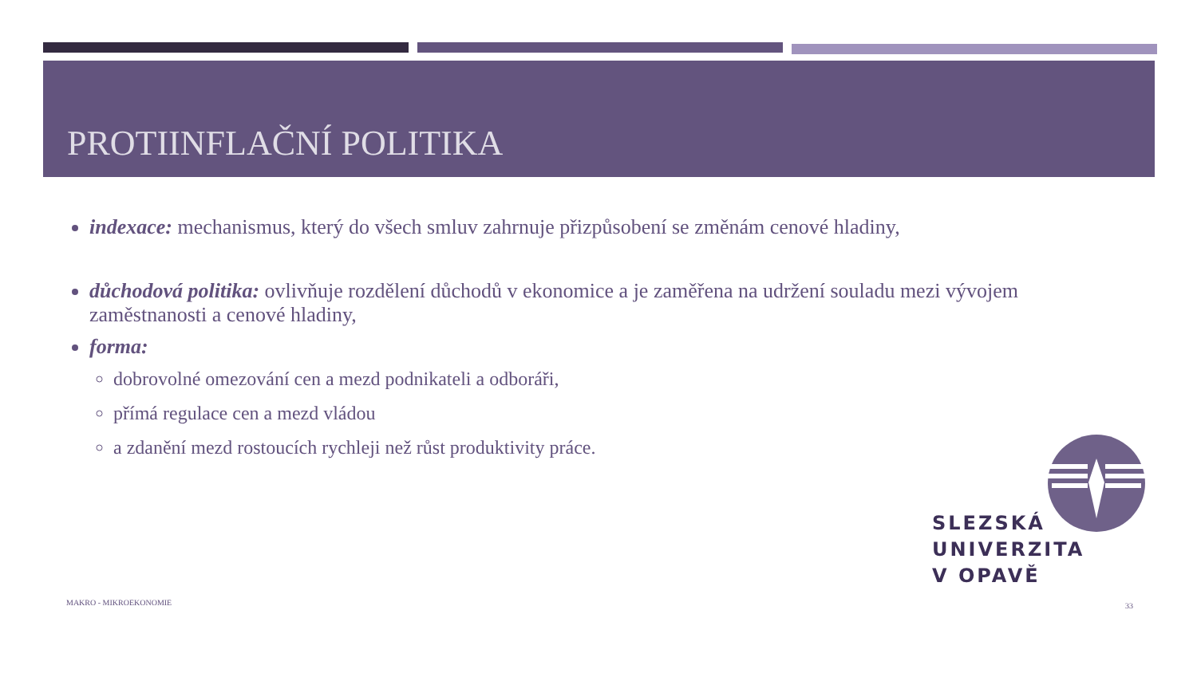PROTIINFLAČNÍ POLITIKA
indexace: mechanismus, který do všech smluv zahrnuje přizpůsobení se změnám cenové hladiny,
důchodová politika: ovlivňuje rozdělení důchodů v ekonomice a je zaměřena na udržení souladu mezi vývojem zaměstnanosti a cenové hladiny,
forma:
dobrovolné omezování cen a mezd podnikateli a odboráři,
přímá regulace cen a mezd vládou
a zdanění mezd rostoucích rychleji než růst produktivity práce.
SLEZSKÁ
UNIVERZITA
V OPAVĚ
MAKRO - MIKROEKONOMIE 33